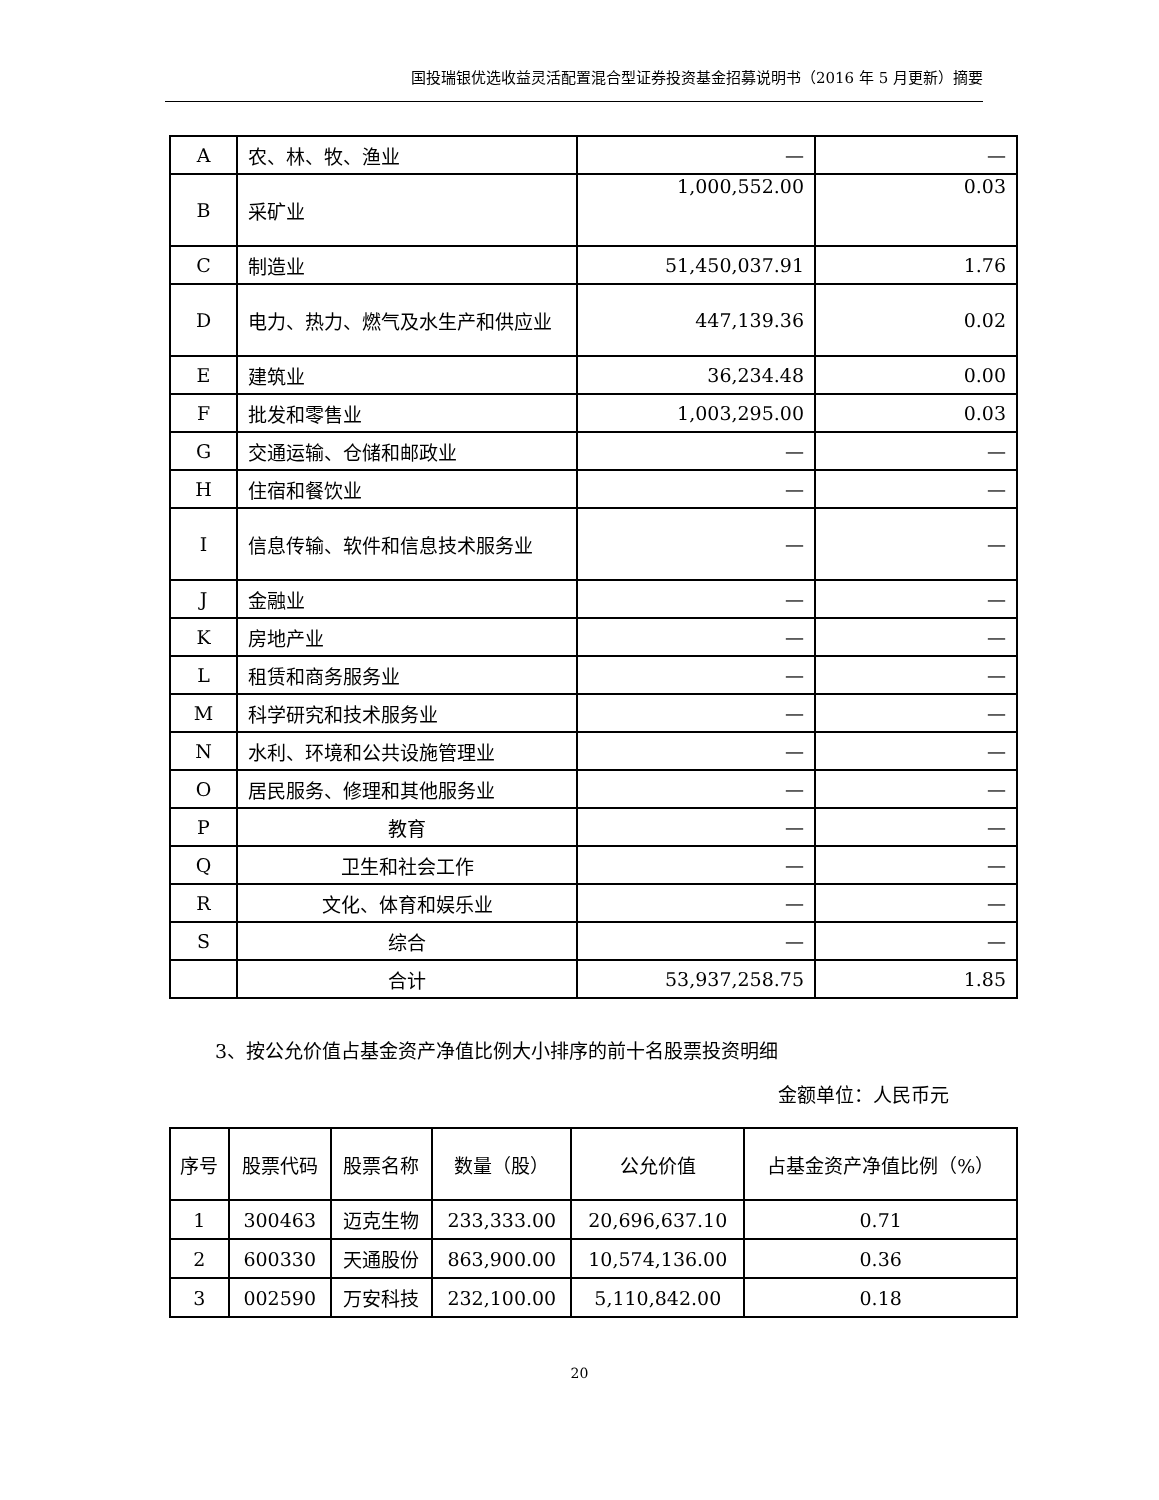国投瑞银优选收益灵活配置混合型证券投资基金招募说明书（2016 年 5 月更新）摘要
| A | 农、林、牧、渔业 | — | — |
| B | 采矿业 | 1,000,552.00 | 0.03 |
| C | 制造业 | 51,450,037.91 | 1.76 |
| D | 电力、热力、燃气及水生产和供应业 | 447,139.36 | 0.02 |
| E | 建筑业 | 36,234.48 | 0.00 |
| F | 批发和零售业 | 1,003,295.00 | 0.03 |
| G | 交通运输、仓储和邮政业 | — | — |
| H | 住宿和餐饮业 | — | — |
| I | 信息传输、软件和信息技术服务业 | — | — |
| J | 金融业 | — | — |
| K | 房地产业 | — | — |
| L | 租赁和商务服务业 | — | — |
| M | 科学研究和技术服务业 | — | — |
| N | 水利、环境和公共设施管理业 | — | — |
| O | 居民服务、修理和其他服务业 | — | — |
| P | 教育 | — | — |
| Q | 卫生和社会工作 | — | — |
| R | 文化、体育和娱乐业 | — | — |
| S | 综合 | — | — |
| | 合计 | 53,937,258.75 | 1.85 |
3、按公允价值占基金资产净值比例大小排序的前十名股票投资明细
金额单位：人民币元
| 序号 | 股票代码 | 股票名称 | 数量（股） | 公允价值 | 占基金资产净值比例（%） |
| --- | --- | --- | --- | --- | --- |
| 1 | 300463 | 迈克生物 | 233,333.00 | 20,696,637.10 | 0.71 |
| 2 | 600330 | 天通股份 | 863,900.00 | 10,574,136.00 | 0.36 |
| 3 | 002590 | 万安科技 | 232,100.00 | 5,110,842.00 | 0.18 |
20